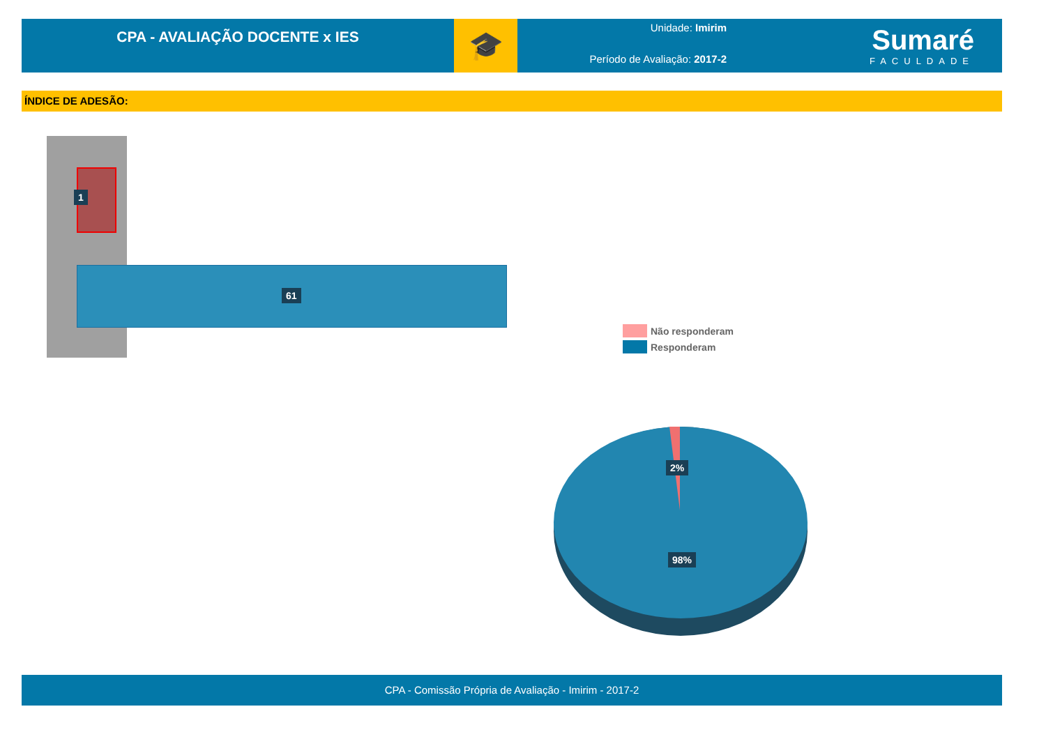CPA - AVALIAÇÃO DOCENTE x IES
🎓
Unidade: Imirim
Período de Avaliação: 2017-2
Sumaré
FACULDADE
ÍNDICE DE ADESÃO:
1
61
Não responderam
Responderam
2%
98%
CPA - Comissão Própria de Avaliação - Imirim - 2017-2